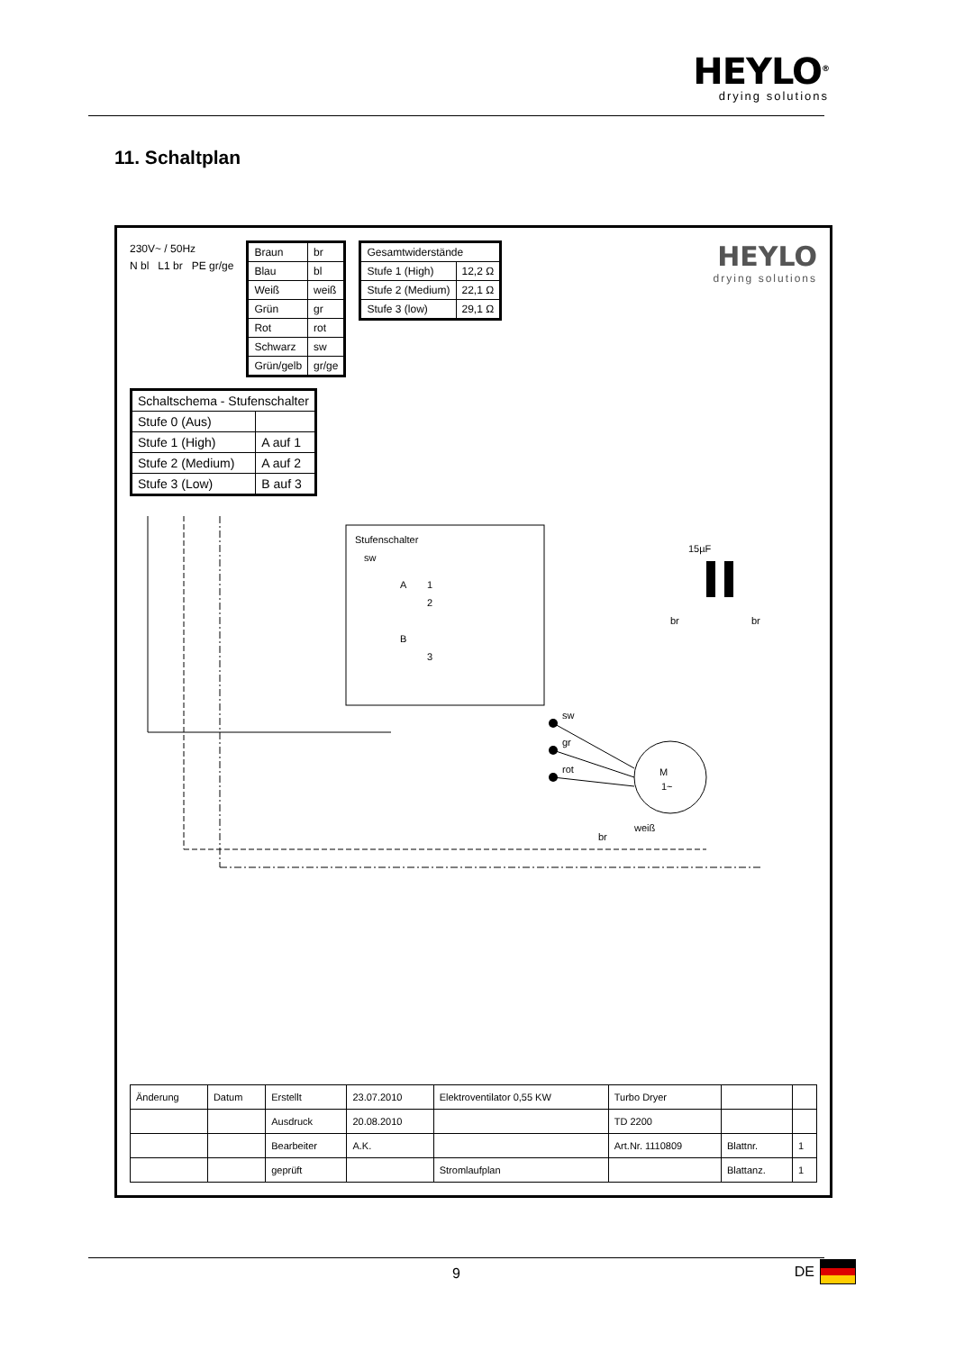HEYLO<sup>®</sup>
drying solutions
11. Schaltplan
230V~ / 50Hz
N bl L1 br PE gr/ge
| Braun | br |
| Blau | bl |
| Weiß | weiß |
| Grün | gr |
| Rot | rot |
| Schwarz | sw |
| Grün/gelb | gr/ge |
| Gesamtwiderstände | |
| --- | --- |
| Stufe 1 (High) | 12,2 Ω |
| Stufe 2 (Medium) | 22,1 Ω |
| Stufe 3 (low) | 29,1 Ω |
HEYLO
drying solutions
| Schaltschema - Stufenschalter | |
| --- | --- |
| Stufe 0 (Aus) | |
| Stufe 1 (High) | A auf 1 |
| Stufe 2 (Medium) | A auf 2 |
| Stufe 3 (Low) | B auf 3 |
Stufenschalter
sw
A
1
2
B
3
sw
gr
rot
M
1~
br
weiß
15µF
br
br
| Änderung | Datum | Erstellt | 23.07.2010 | Elektroventilator 0,55 KW | Turbo Dryer | | |
| | | Ausdruck | 20.08.2010 | | TD 2200 | | |
| | | Bearbeiter | A.K. | | Art.Nr. 1110809 | Blattnr. | 1 |
| | | geprüft | | Stromlaufplan | | Blattanz. | 1 |
9 DE